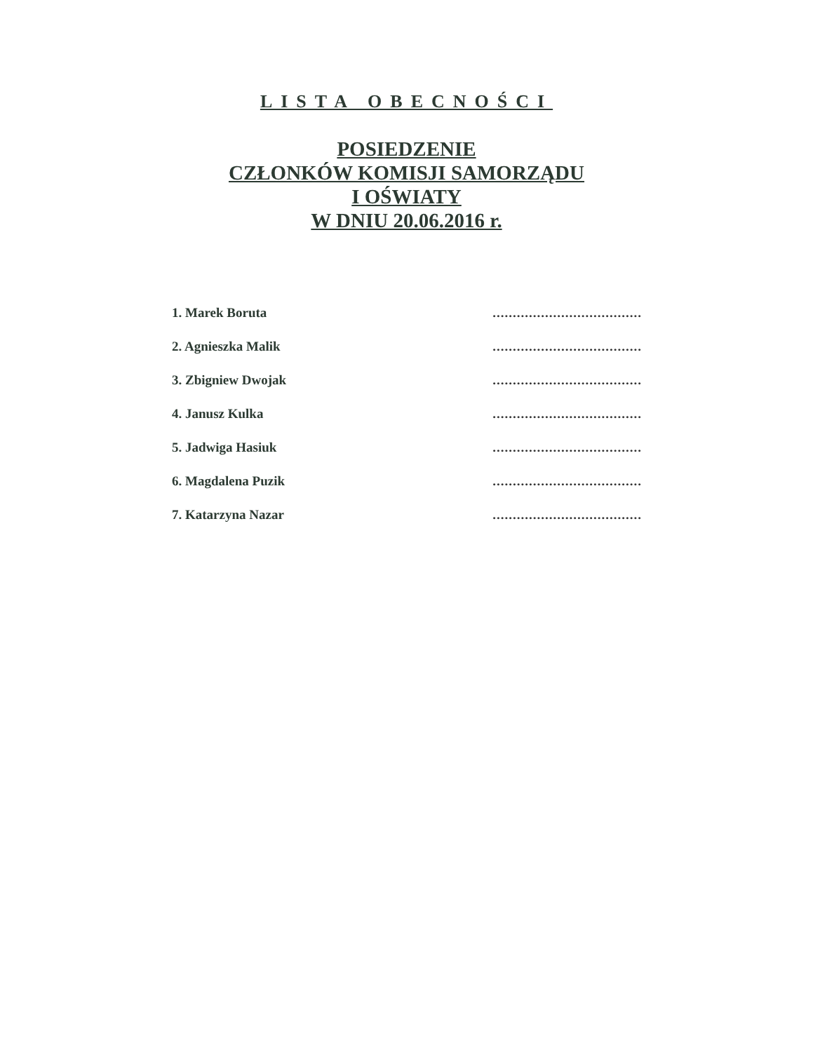LISTA OBECNOŚCI
POSIEDZENIE
CZŁONKÓW KOMISJI SAMORZĄDU
I OŚWIATY
W DNIU 20.06.2016 r.
1. Marek Boruta .....................................
2. Agnieszka Malik .....................................
3. Zbigniew Dwojak .....................................
4. Janusz Kulka .....................................
5. Jadwiga Hasiuk .....................................
6. Magdalena Puzik .....................................
7. Katarzyna Nazar .....................................